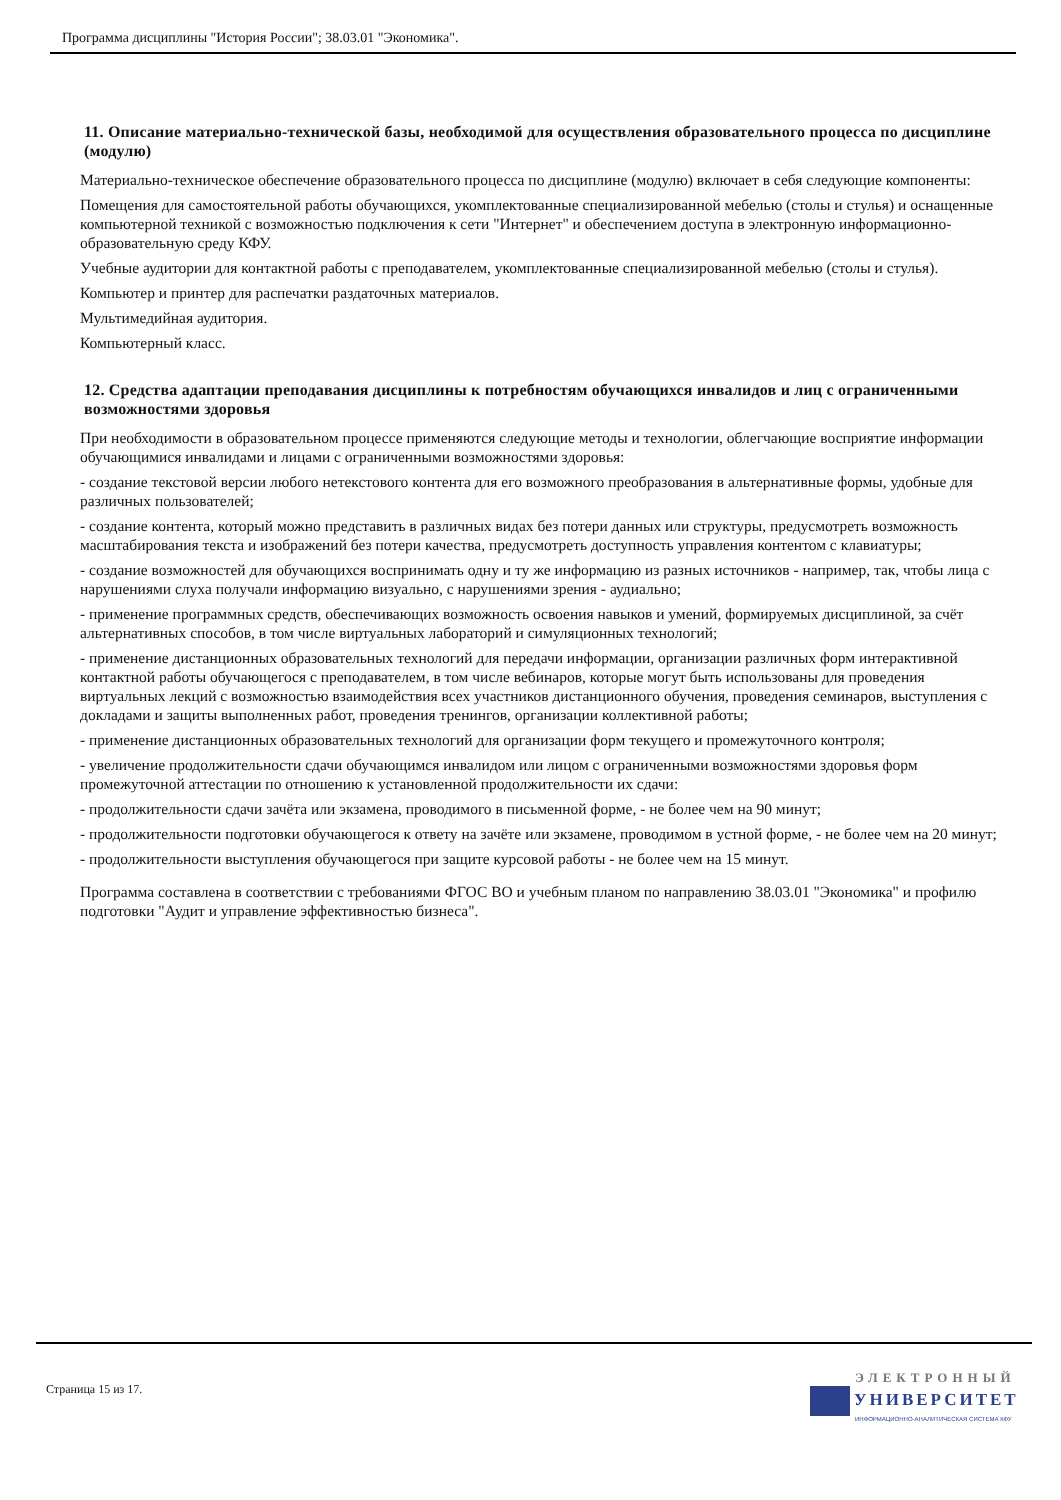Программа дисциплины "История России"; 38.03.01 "Экономика".
11. Описание материально-технической базы, необходимой для осуществления образовательного процесса по дисциплине (модулю)
Материально-техническое обеспечение образовательного процесса по дисциплине (модулю) включает в себя следующие компоненты:
Помещения для самостоятельной работы обучающихся, укомплектованные специализированной мебелью (столы и стулья) и оснащенные компьютерной техникой с возможностью подключения к сети "Интернет" и обеспечением доступа в электронную информационно-образовательную среду КФУ.
Учебные аудитории для контактной работы с преподавателем, укомплектованные специализированной мебелью (столы и стулья).
Компьютер и принтер для распечатки раздаточных материалов.
Мультимедийная аудитория.
Компьютерный класс.
12. Средства адаптации преподавания дисциплины к потребностям обучающихся инвалидов и лиц с ограниченными возможностями здоровья
При необходимости в образовательном процессе применяются следующие методы и технологии, облегчающие восприятие информации обучающимися инвалидами и лицами с ограниченными возможностями здоровья:
- создание текстовой версии любого нетекстового контента для его возможного преобразования в альтернативные формы, удобные для различных пользователей;
- создание контента, который можно представить в различных видах без потери данных или структуры, предусмотреть возможность масштабирования текста и изображений без потери качества, предусмотреть доступность управления контентом с клавиатуры;
- создание возможностей для обучающихся воспринимать одну и ту же информацию из разных источников - например, так, чтобы лица с нарушениями слуха получали информацию визуально, с нарушениями зрения - аудиально;
- применение программных средств, обеспечивающих возможность освоения навыков и умений, формируемых дисциплиной, за счёт альтернативных способов, в том числе виртуальных лабораторий и симуляционных технологий;
- применение дистанционных образовательных технологий для передачи информации, организации различных форм интерактивной контактной работы обучающегося с преподавателем, в том числе вебинаров, которые могут быть использованы для проведения виртуальных лекций с возможностью взаимодействия всех участников дистанционного обучения, проведения семинаров, выступления с докладами и защиты выполненных работ, проведения тренингов, организации коллективной работы;
- применение дистанционных образовательных технологий для организации форм текущего и промежуточного контроля;
- увеличение продолжительности сдачи обучающимся инвалидом или лицом с ограниченными возможностями здоровья форм промежуточной аттестации по отношению к установленной продолжительности их сдачи:
- продолжительности сдачи зачёта или экзамена, проводимого в письменной форме, - не более чем на 90 минут;
- продолжительности подготовки обучающегося к ответу на зачёте или экзамене, проводимом в устной форме, - не более чем на 20 минут;
- продолжительности выступления обучающегося при защите курсовой работы - не более чем на 15 минут.
Программа составлена в соответствии с требованиями ФГОС ВО и учебным планом по направлению 38.03.01 "Экономика" и профилю подготовки "Аудит и управление эффективностью бизнеса".
Страница 15 из 17.
ЭЛЕКТРОННЫЙ
УНИВЕРСИТЕТ
ИНФОРМАЦИОННО-АНАЛИТИЧЕСКАЯ СИСТЕМА КФУ